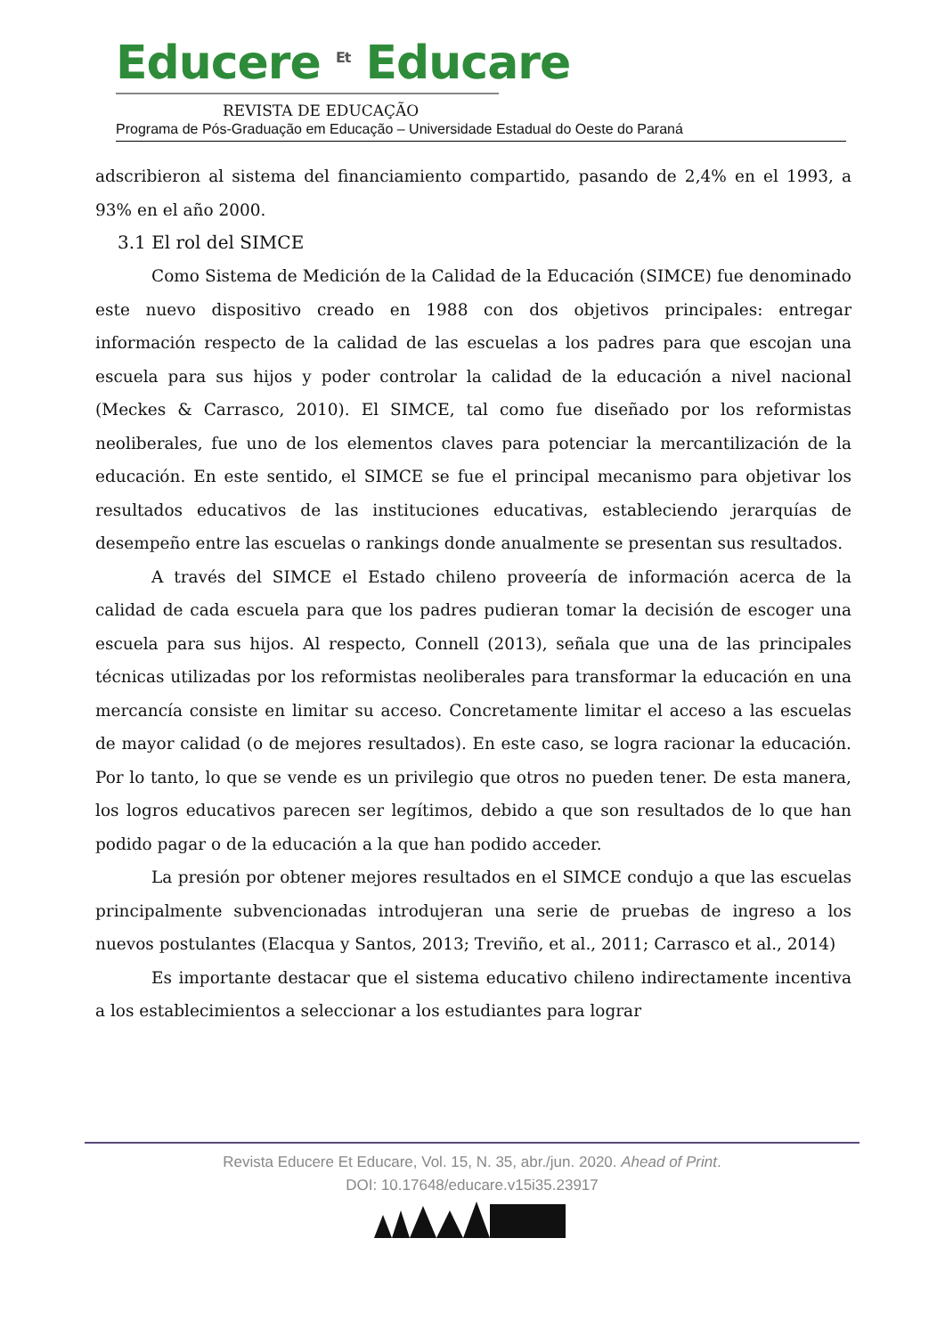Educere <sup>Et</sup> Educare
REVISTA DE EDUCAÇÃO
Programa de Pós-Graduação em Educação – Universidade Estadual do Oeste do Paraná
adscribieron al sistema del financiamiento compartido, pasando de 2,4% en el 1993, a 93% en el año 2000.
3.1 El rol del SIMCE
Como Sistema de Medición de la Calidad de la Educación (SIMCE) fue denominado este nuevo dispositivo creado en 1988 con dos objetivos principales: entregar información respecto de la calidad de las escuelas a los padres para que escojan una escuela para sus hijos y poder controlar la calidad de la educación a nivel nacional (Meckes & Carrasco, 2010). El SIMCE, tal como fue diseñado por los reformistas neoliberales, fue uno de los elementos claves para potenciar la mercantilización de la educación. En este sentido, el SIMCE se fue el principal mecanismo para objetivar los resultados educativos de las instituciones educativas, estableciendo jerarquías de desempeño entre las escuelas o rankings donde anualmente se presentan sus resultados.
A través del SIMCE el Estado chileno proveería de información acerca de la calidad de cada escuela para que los padres pudieran tomar la decisión de escoger una escuela para sus hijos. Al respecto, Connell (2013), señala que una de las principales técnicas utilizadas por los reformistas neoliberales para transformar la educación en una mercancía consiste en limitar su acceso. Concretamente limitar el acceso a las escuelas de mayor calidad (o de mejores resultados). En este caso, se logra racionar la educación. Por lo tanto, lo que se vende es un privilegio que otros no pueden tener. De esta manera, los logros educativos parecen ser legítimos, debido a que son resultados de lo que han podido pagar o de la educación a la que han podido acceder.
La presión por obtener mejores resultados en el SIMCE condujo a que las escuelas principalmente subvencionadas introdujeran una serie de pruebas de ingreso a los nuevos postulantes (Elacqua y Santos, 2013; Treviño, et al., 2011; Carrasco et al., 2014)
Es importante destacar que el sistema educativo chileno indirectamente incentiva a los establecimientos a seleccionar a los estudiantes para lograr
Revista Educere Et Educare, Vol. 15, N. 35, abr./jun. 2020. Ahead of Print.
DOI: 10.17648/educare.v15i35.23917